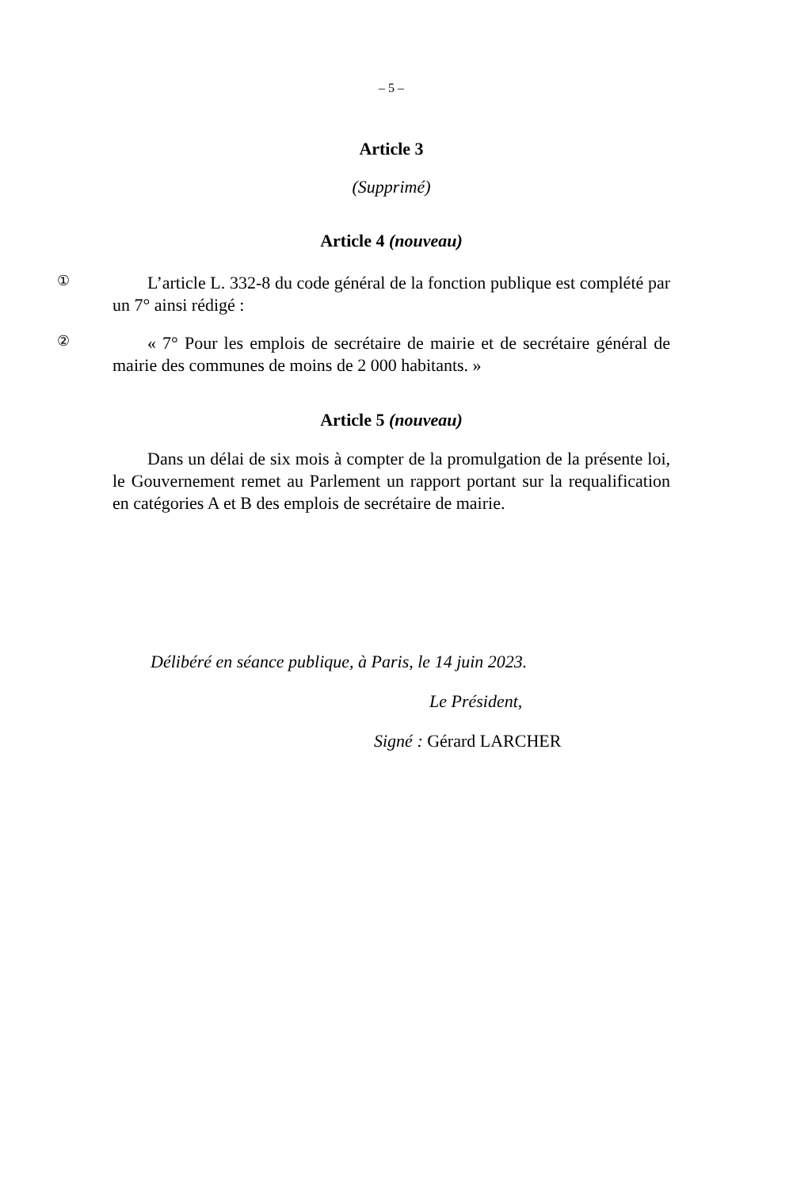– 5 –
Article 3
(Supprimé)
Article 4 (nouveau)
①
L’article L. 332-8 du code général de la fonction publique est complété par un 7° ainsi rédigé :
②
« 7° Pour les emplois de secrétaire de mairie et de secrétaire général de mairie des communes de moins de 2 000 habitants. »
Article 5 (nouveau)
Dans un délai de six mois à compter de la promulgation de la présente loi, le Gouvernement remet au Parlement un rapport portant sur la requalification en catégories A et B des emplois de secrétaire de mairie.
Délibéré en séance publique, à Paris, le 14 juin 2023.
Le Président,
Signé : Gérard LARCHER